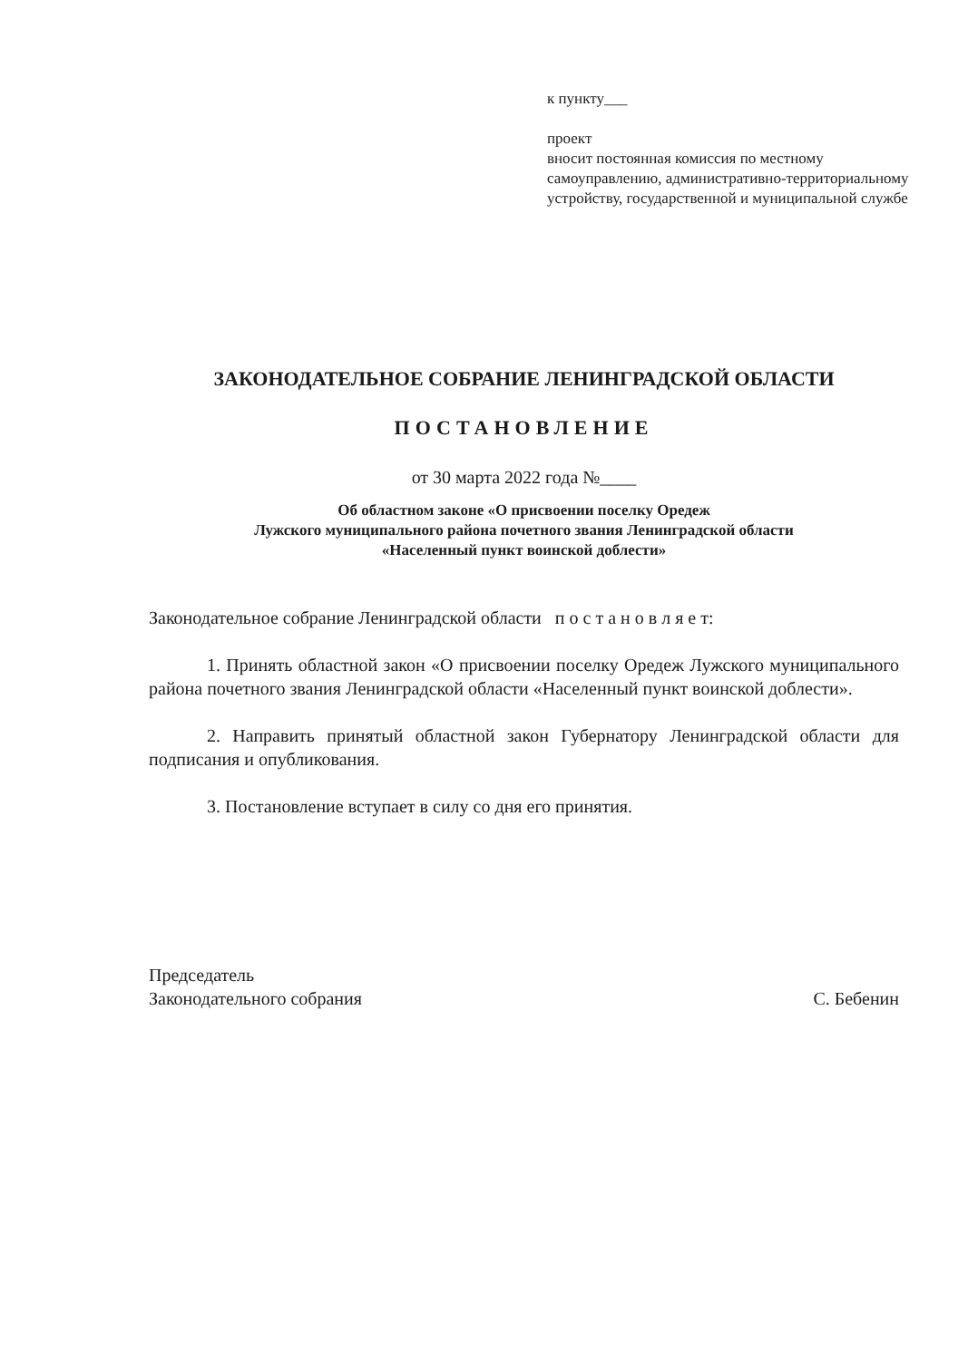к пункту___
проект
вносит постоянная комиссия по местному самоуправлению, административно-территориальному устройству, государственной и муниципальной службе
ЗАКОНОДАТЕЛЬНОЕ СОБРАНИЕ ЛЕНИНГРАДСКОЙ ОБЛАСТИ
ПОСТАНОВЛЕНИЕ
от 30 марта 2022 года №____
Об областном законе «О присвоении поселку Оредеж
Лужского муниципального района почетного звания Ленинградской области
«Населенный пункт воинской доблести»
Законодательное собрание Ленинградской области п о с т а н о в л я е т:
1. Принять областной закон «О присвоении поселку Оредеж Лужского муниципального района почетного звания Ленинградской области «Населенный пункт воинской доблести».
2. Направить принятый областной закон Губернатору Ленинградской области для подписания и опубликования.
3. Постановление вступает в силу со дня его принятия.
Председатель
Законодательного собрания
С. Бебенин